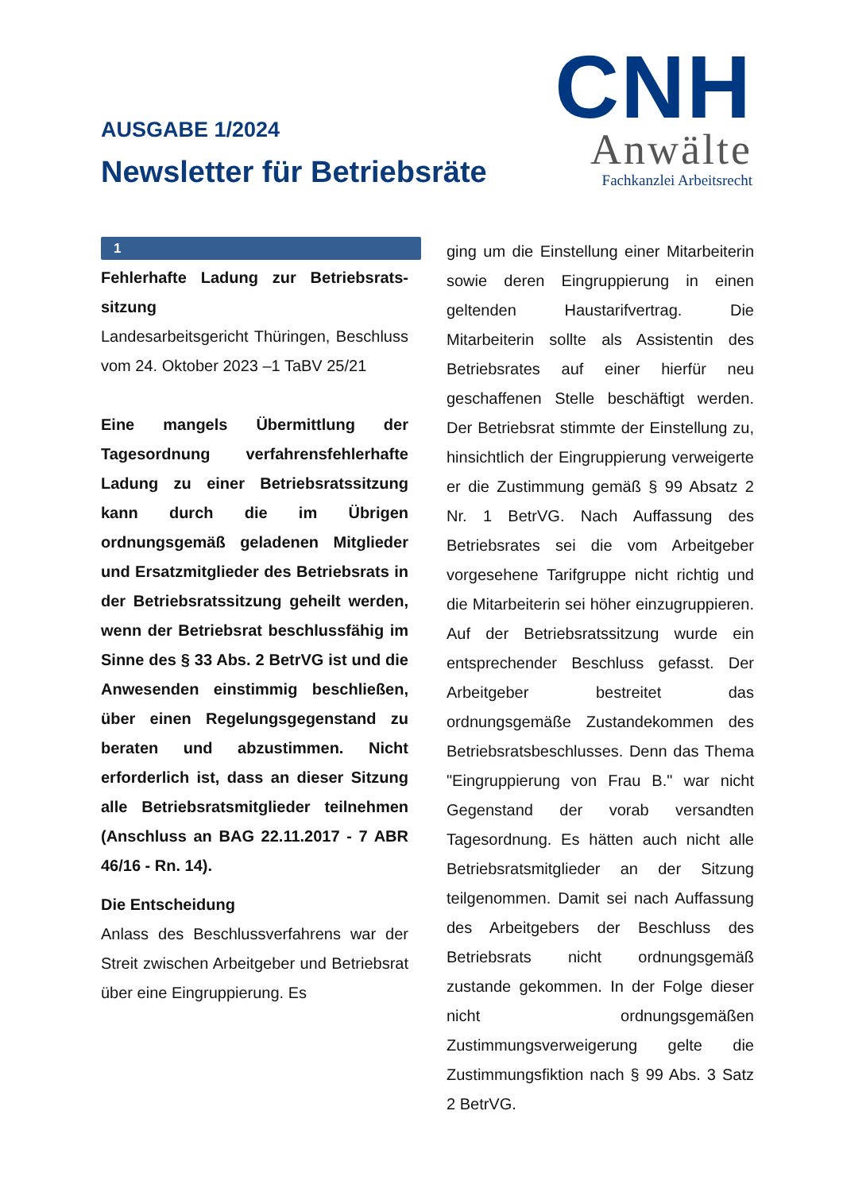AUSGABE 1/2024
Newsletter für Betriebsräte
CNH
Anwälte
Fachkanzlei Arbeitsrecht
1
Fehlerhafte Ladung zur Betriebsrats­sitzung
Landesarbeitsgericht Thüringen, Beschluss vom 24. Oktober 2023 –1 TaBV 25/21
Eine mangels Übermittlung der Tagesordnung verfahrensfehlerhafte Ladung zu einer Betriebsratssitzung kann durch die im Übrigen ordnungsgemäß geladenen Mitglieder und Ersatzmitglieder des Betriebsrats in der Betriebsratssitzung geheilt werden, wenn der Betriebsrat beschlussfähig im Sinne des § 33 Abs. 2 BetrVG ist und die Anwesenden einstimmig beschließen, über einen Regelungsgegenstand zu beraten und abzustimmen. Nicht erforderlich ist, dass an dieser Sitzung alle Betriebsratsmitglieder teilnehmen (Anschluss an BAG 22.11.2017 - 7 ABR 46/16 - Rn. 14).
Die Entscheidung
Anlass des Beschlussverfahrens war der Streit zwischen Arbeitgeber und Betriebsrat über eine Eingruppierung. Es
ging um die Einstellung einer Mitarbeiterin sowie deren Eingruppierung in einen geltenden Haustarifvertrag. Die Mitarbeiterin sollte als Assistentin des Betriebsrates auf einer hierfür neu geschaffenen Stelle beschäftigt werden. Der Betriebsrat stimmte der Einstellung zu, hinsichtlich der Eingruppierung verweigerte er die Zustimmung gemäß § 99 Absatz 2 Nr. 1 BetrVG. Nach Auffassung des Betriebsrates sei die vom Arbeitgeber vorgesehene Tarifgruppe nicht richtig und die Mitarbeiterin sei höher einzugruppieren. Auf der Betriebsratssitzung wurde ein entsprechender Beschluss gefasst. Der Arbeitgeber bestreitet das ordnungsgemäße Zustandekommen des Betriebsratsbeschlusses. Denn das Thema "Eingruppierung von Frau B." war nicht Gegenstand der vorab versandten Tagesordnung. Es hätten auch nicht alle Betriebsratsmitglieder an der Sitzung teilgenommen. Damit sei nach Auffassung des Arbeitgebers der Beschluss des Betriebsrats nicht ordnungsgemäß zustande gekommen. In der Folge dieser nicht ordnungsgemäßen Zustimmungsverweigerung gelte die Zustimmungsfiktion nach § 99 Abs. 3 Satz 2 BetrVG.